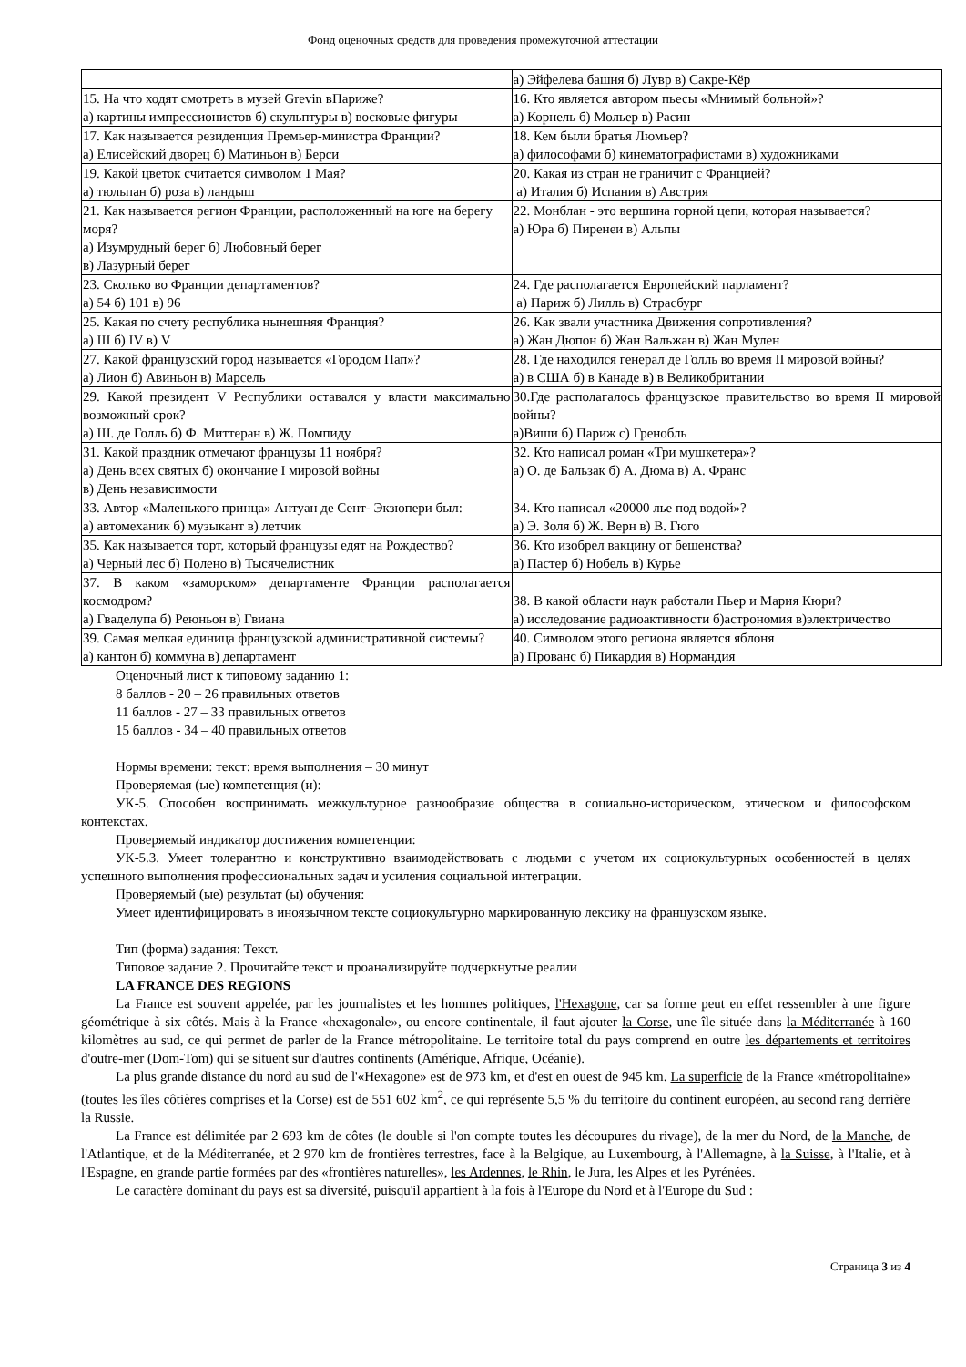Фонд оценочных средств для проведения промежуточной аттестации
| | а) Эйфелева башня б) Лувр в) Сакре-Кёр |
| 15. На что ходят смотреть в музей Grevin вПариже? а) картины импрессионистов б) скульптуры в) восковые фигуры | 16. Кто является автором пьесы «Мнимый больной»? а) Корнель б) Мольер в) Расин |
| 17. Как называется резиденция Премьер-министра Франции? а) Елисейский дворец б) Матиньон в) Берси | 18. Кем были братья Люмьер? а) философами б) кинематографистами в) художниками |
| 19. Какой цветок считается символом 1 Мая? а) тюльпан б) роза в) ландыш | 20. Какая из стран не граничит с Францией? а) Италия б) Испания в) Австрия |
| 21. Как называется регион Франции, расположенный на юге на берегу моря? а) Изумрудный берег б) Любовный берег в) Лазурный берег | 22. Монблан - это вершина горной цепи, которая называется? а) Юра б) Пиренеи в) Альпы |
| 23. Сколько во Франции департаментов? а) 54 б) 101 в) 96 | 24. Где располагается Европейский парламент? а) Париж б) Лилль в) Страсбург |
| 25. Какая по счету республика нынешняя Франция? а) III б) IV в) V | 26. Как звали участника Движения сопротивления? а) Жан Дюпон б) Жан Вальжан в) Жан Мулен |
| 27. Какой французский город называется «Городом Пап»? а) Лион б) Авиньон в) Марсель | 28. Где находился генерал де Голль во время II мировой войны? а) в США б) в Канаде в) в Великобритании |
| 29. Какой президент V Республики оставался у власти максимально возможный срок? а) Ш. де Голль б) Ф. Миттеран в) Ж. Помпиду | 30.Где располагалось французское правительство во время II мировой войны? а)Виши б) Париж с) Гренобль |
| 31. Какой праздник отмечают французы 11 ноября? а) День всех святых б) окончание I мировой войны в) День независимости | 32. Кто написал роман «Три мушкетера»? а) О. де Бальзак б) А. Дюма в) А. Франс |
| 33. Автор «Маленького принца» Антуан де Сент- Экзюпери был: а) автомеханик б) музыкант в) летчик | 34. Кто написал «20000 лье под водой»? а) Э. Золя б) Ж. Верн в) В. Гюго |
| 35. Как называется торт, который французы едят на Рождество? а) Черный лес б) Полено в) Тысячелистник | 36. Кто изобрел вакцину от бешенства? а) Пастер б) Нобель в) Курье |
| 37. В каком «заморском» департаменте Франции располагается космодром? а) Гваделупа б) Реюньон в) Гвиана | 38. В какой области наук работали Пьер и Мария Кюри? а) исследование радиоактивности б)астрономия в)электричество |
| 39. Самая мелкая единица французской административной системы? а) кантон б) коммуна в) департамент | 40. Символом этого региона является яблоня а) Прованс б) Пикардия в) Нормандия |
Оценочный лист к типовому заданию 1:
8 баллов - 20 – 26 правильных ответов
11 баллов - 27 – 33 правильных ответов
15 баллов - 34 – 40 правильных ответов
Нормы времени: текст: время выполнения – 30 минут
Проверяемая (ые) компетенция (и):
УК-5. Способен воспринимать межкультурное разнообразие общества в социально-историческом, этическом и философском контекстах.
Проверяемый индикатор достижения компетенции:
УК-5.3. Умеет толерантно и конструктивно взаимодействовать с людьми с учетом их социокультурных особенностей в целях успешного выполнения профессиональных задач и усиления социальной интеграции.
Проверяемый (ые) результат (ы) обучения:
Умеет идентифицировать в иноязычном тексте социокультурно маркированную лексику на французском языке.
Тип (форма) задания: Текст.
Типовое задание 2. Прочитайте текст и проанализируйте подчеркнутые реалии
LA FRANCE DES REGIONS
La France est souvent appelée, par les journalistes et les hommes politiques, l'Hexagone, car sa forme peut en effet ressembler à une figure géométrique à six côtés. Mais à la France «hexagonale», ou encore continentale, il faut ajouter la Corse, une île située dans la Méditerranée à 160 kilomètres au sud, ce qui permet de parler de la France métropolitaine. Le territoire total du pays comprend en outre les départements et territoires d'outre-mer (Dom-Tom) qui se situent sur d'autres continents (Amérique, Afrique, Océanie).
La plus grande distance du nord au sud de l'«Hexagone» est de 973 km, et d'est en ouest de 945 km. La superficie de la France «métropolitaine» (toutes les îles côtières comprises et la Corse) est de 551 602 km<sup>2</sup>, ce qui représente 5,5 % du territoire du continent européen, au second rang derrière la Russie.
La France est délimitée par 2 693 km de côtes (le double si l'on compte toutes les découpures du rivage), de la mer du Nord, de la Manche, de l'Atlantique, et de la Méditerranée, et 2 970 km de frontières terrestres, face à la Belgique, au Luxembourg, à l'Allemagne, à la Suisse, à l'Italie, et à l'Espagne, en grande partie formées par des «frontières naturelles», les Ardennes, le Rhin, le Jura, les Alpes et les Pyrénées.
Le caractère dominant du pays est sa diversité, puisqu'il appartient à la fois à l'Europe du Nord et à l'Europe du Sud :
Страница 3 из 4